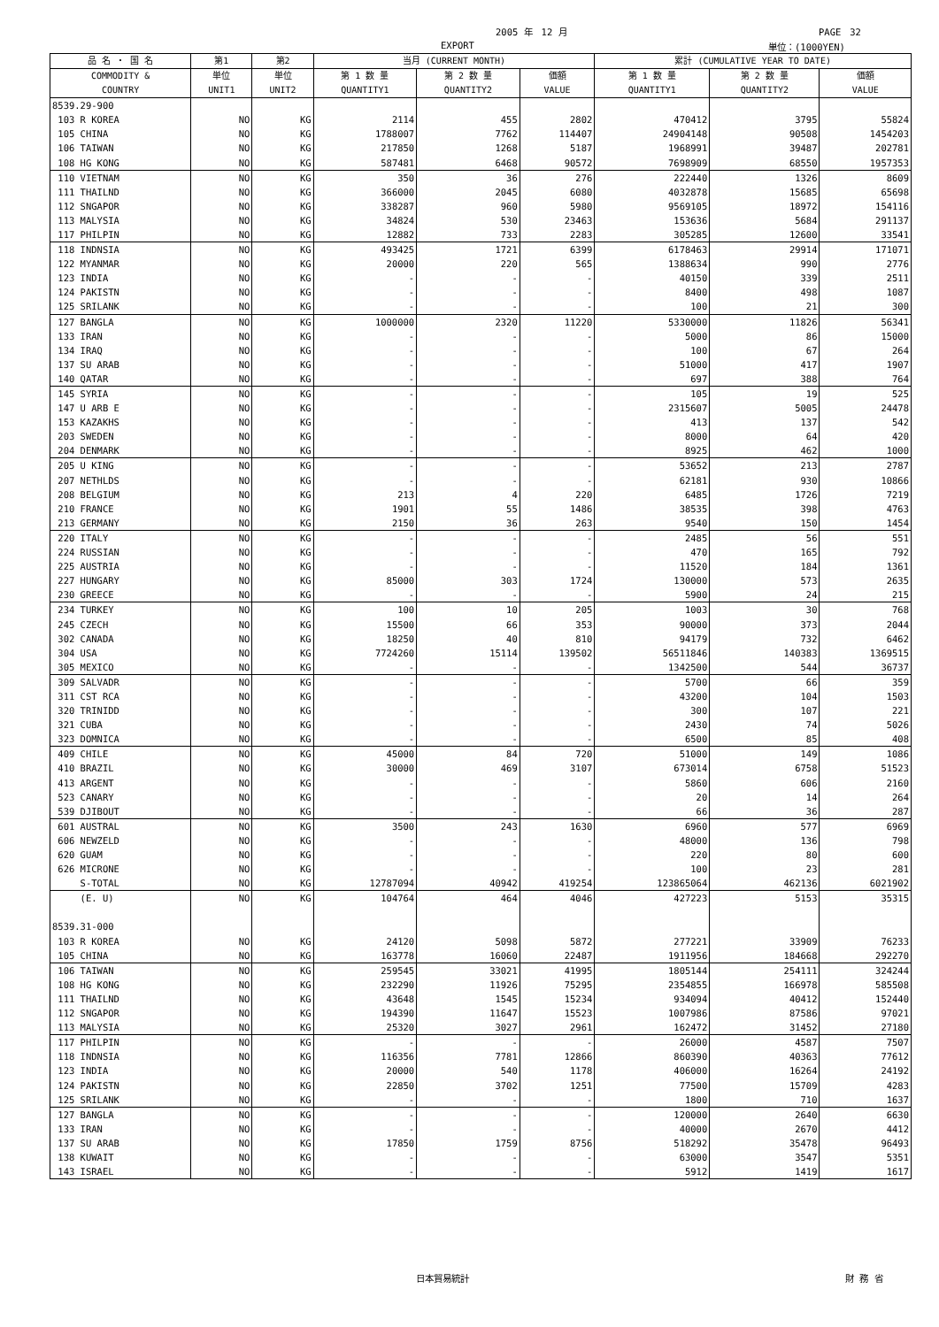2005 年　12 月 PAGE　32
EXPORT 単位：(1000YEN)
| 品 名 ・ 国 名 | 第1 | 第2 | 当月 (CURRENT MONTH) | | | 累計 (CUMULATIVE YEAR TO DATE) | | |
| --- | --- | --- | --- | --- | --- | --- | --- | --- |
| COMMODITY & COUNTRY | 単位 UNIT1 | 単位 UNIT2 | 第 1 数 量 QUANTITY1 | 第 2 数 量 QUANTITY2 | 価額 VALUE | 第 1 数 量 QUANTITY1 | 第 2 数 量 QUANTITY2 | 価額 VALUE |
| 8539.29-900 | | | | | | | | |
| 103 R KOREA | NO | KG | 2114 | 455 | 2802 | 470412 | 3795 | 55824 |
| 105 CHINA | NO | KG | 1788007 | 7762 | 114407 | 24904148 | 90508 | 1454203 |
| 106 TAIWAN | NO | KG | 217850 | 1268 | 5187 | 1968991 | 39487 | 202781 |
| 108 HG KONG | NO | KG | 587481 | 6468 | 90572 | 7698909 | 68550 | 1957353 |
| 110 VIETNAM | NO | KG | 350 | 36 | 276 | 222440 | 1326 | 8609 |
| 111 THAILND | NO | KG | 366000 | 2045 | 6080 | 4032878 | 15685 | 65698 |
| 112 SNGAPOR | NO | KG | 338287 | 960 | 5980 | 9569105 | 18972 | 154116 |
| 113 MALYSIA | NO | KG | 34824 | 530 | 23463 | 153636 | 5684 | 291137 |
| 117 PHILPIN | NO | KG | 12882 | 733 | 2283 | 305285 | 12600 | 33541 |
| 118 INDNSIA | NO | KG | 493425 | 1721 | 6399 | 6178463 | 29914 | 171071 |
| 122 MYANMAR | NO | KG | 20000 | 220 | 565 | 1388634 | 990 | 2776 |
| 123 INDIA | NO | KG | - | - | - | 40150 | 339 | 2511 |
| 124 PAKISTN | NO | KG | - | - | - | 8400 | 498 | 1087 |
| 125 SRILANK | NO | KG | - | - | - | 100 | 21 | 300 |
| 127 BANGLA | NO | KG | 1000000 | 2320 | 11220 | 5330000 | 11826 | 56341 |
| 133 IRAN | NO | KG | - | - | - | 5000 | 86 | 15000 |
| 134 IRAQ | NO | KG | - | - | - | 100 | 67 | 264 |
| 137 SU ARAB | NO | KG | - | - | - | 51000 | 417 | 1907 |
| 140 QATAR | NO | KG | - | - | - | 697 | 388 | 764 |
| 145 SYRIA | NO | KG | - | - | - | 105 | 19 | 525 |
| 147 U ARB E | NO | KG | - | - | - | 2315607 | 5005 | 24478 |
| 153 KAZAKHS | NO | KG | - | - | - | 413 | 137 | 542 |
| 203 SWEDEN | NO | KG | - | - | - | 8000 | 64 | 420 |
| 204 DENMARK | NO | KG | - | - | - | 8925 | 462 | 1000 |
| 205 U KING | NO | KG | - | - | - | 53652 | 213 | 2787 |
| 207 NETHLDS | NO | KG | - | - | - | 62181 | 930 | 10866 |
| 208 BELGIUM | NO | KG | 213 | 4 | 220 | 6485 | 1726 | 7219 |
| 210 FRANCE | NO | KG | 1901 | 55 | 1486 | 38535 | 398 | 4763 |
| 213 GERMANY | NO | KG | 2150 | 36 | 263 | 9540 | 150 | 1454 |
| 220 ITALY | NO | KG | - | - | - | 2485 | 56 | 551 |
| 224 RUSSIAN | NO | KG | - | - | - | 470 | 165 | 792 |
| 225 AUSTRIA | NO | KG | - | - | - | 11520 | 184 | 1361 |
| 227 HUNGARY | NO | KG | 85000 | 303 | 1724 | 130000 | 573 | 2635 |
| 230 GREECE | NO | KG | - | - | - | 5900 | 24 | 215 |
| 234 TURKEY | NO | KG | 100 | 10 | 205 | 1003 | 30 | 768 |
| 245 CZECH | NO | KG | 15500 | 66 | 353 | 90000 | 373 | 2044 |
| 302 CANADA | NO | KG | 18250 | 40 | 810 | 94179 | 732 | 6462 |
| 304 USA | NO | KG | 7724260 | 15114 | 139502 | 56511846 | 140383 | 1369515 |
| 305 MEXICO | NO | KG | - | - | - | 1342500 | 544 | 36737 |
| 309 SALVADR | NO | KG | - | - | - | 5700 | 66 | 359 |
| 311 CST RCA | NO | KG | - | - | - | 43200 | 104 | 1503 |
| 320 TRINIDD | NO | KG | - | - | - | 300 | 107 | 221 |
| 321 CUBA | NO | KG | - | - | - | 2430 | 74 | 5026 |
| 323 DOMNICA | NO | KG | - | - | - | 6500 | 85 | 408 |
| 409 CHILE | NO | KG | 45000 | 84 | 720 | 51000 | 149 | 1086 |
| 410 BRAZIL | NO | KG | 30000 | 469 | 3107 | 673014 | 6758 | 51523 |
| 413 ARGENT | NO | KG | - | - | - | 5860 | 606 | 2160 |
| 523 CANARY | NO | KG | - | - | - | 20 | 14 | 264 |
| 539 DJIBOUT | NO | KG | - | - | - | 66 | 36 | 287 |
| 601 AUSTRAL | NO | KG | 3500 | 243 | 1630 | 6960 | 577 | 6969 |
| 606 NEWZELD | NO | KG | - | - | - | 48000 | 136 | 798 |
| 620 GUAM | NO | KG | - | - | - | 220 | 80 | 600 |
| 626 MICRONE | NO | KG | - | - | - | 100 | 23 | 281 |
| S-TOTAL | NO | KG | 12787094 | 40942 | 419254 | 123865064 | 462136 | 6021902 |
| (E. U) | NO | KG | 104764 | 464 | 4046 | 427223 | 5153 | 35315 |
| 8539.31-000 | | | | | | | | |
| 103 R KOREA | NO | KG | 24120 | 5098 | 5872 | 277221 | 33909 | 76233 |
| 105 CHINA | NO | KG | 163778 | 16060 | 22487 | 1911956 | 184668 | 292270 |
| 106 TAIWAN | NO | KG | 259545 | 33021 | 41995 | 1805144 | 254111 | 324244 |
| 108 HG KONG | NO | KG | 232290 | 11926 | 75295 | 2354855 | 166978 | 585508 |
| 111 THAILND | NO | KG | 43648 | 1545 | 15234 | 934094 | 40412 | 152440 |
| 112 SNGAPOR | NO | KG | 194390 | 11647 | 15523 | 1007986 | 87586 | 97021 |
| 113 MALYSIA | NO | KG | 25320 | 3027 | 2961 | 162472 | 31452 | 27180 |
| 117 PHILPIN | NO | KG | - | - | - | 26000 | 4587 | 7507 |
| 118 INDNSIA | NO | KG | 116356 | 7781 | 12866 | 860390 | 40363 | 77612 |
| 123 INDIA | NO | KG | 20000 | 540 | 1178 | 406000 | 16264 | 24192 |
| 124 PAKISTN | NO | KG | 22850 | 3702 | 1251 | 77500 | 15709 | 4283 |
| 125 SRILANK | NO | KG | - | - | - | 1800 | 710 | 1637 |
| 127 BANGLA | NO | KG | - | - | - | 120000 | 2640 | 6630 |
| 133 IRAN | NO | KG | - | - | - | 40000 | 2670 | 4412 |
| 137 SU ARAB | NO | KG | 17850 | 1759 | 8756 | 518292 | 35478 | 96493 |
| 138 KUWAIT | NO | KG | - | - | - | 63000 | 3547 | 5351 |
| 143 ISRAEL | NO | KG | - | - | - | 5912 | 1419 | 1617 |
日本貿易統計 財 務 省